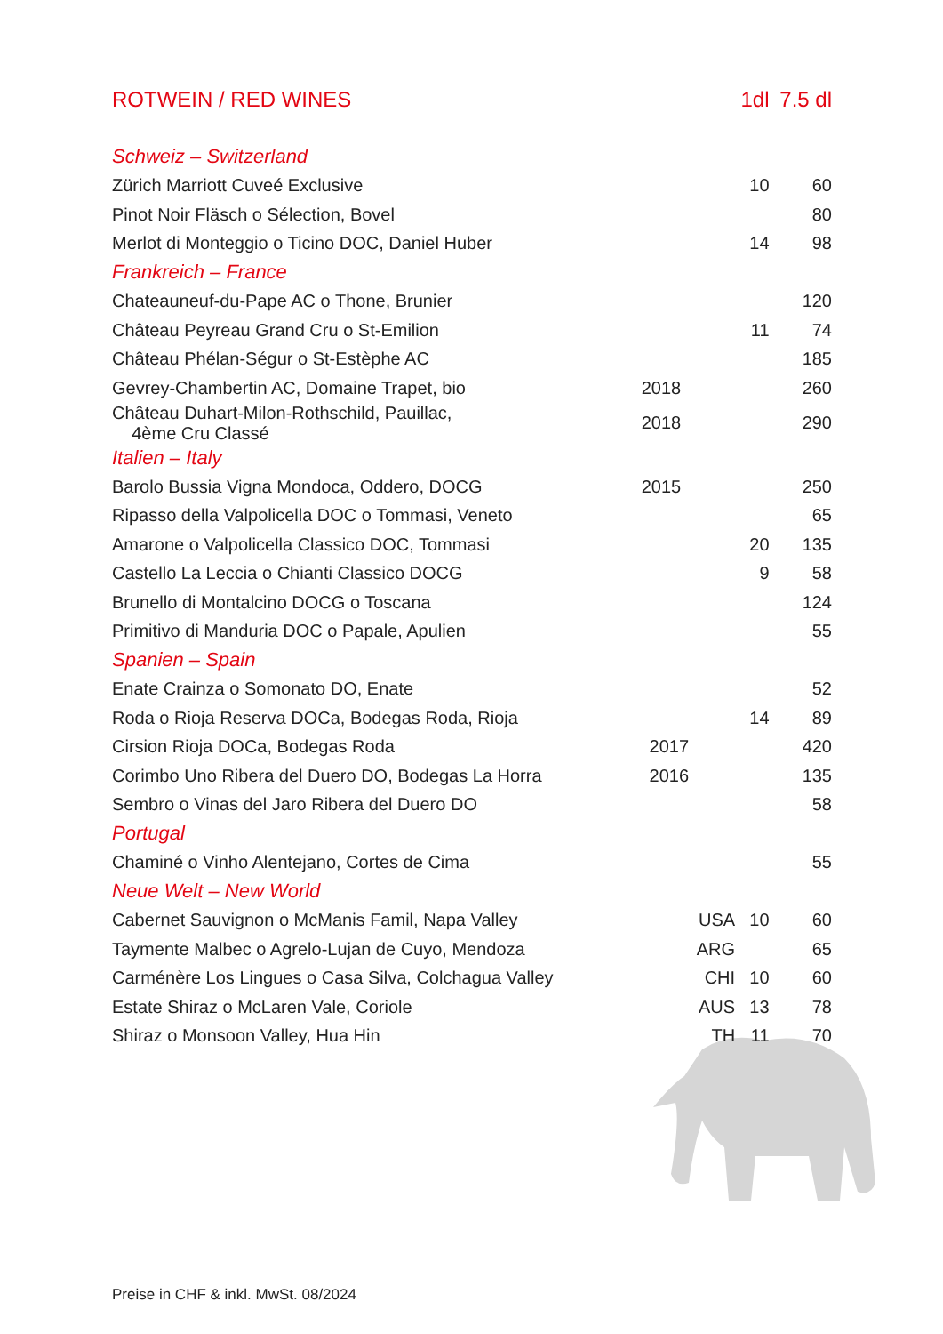| ROTWEIN / RED WINES | | | 1dl | 7.5 dl |
| --- | --- | --- | --- | --- |
| Schweiz – Switzerland | | | | |
| Zürich Marriott Cuveé Exclusive | | | 10 | 60 |
| Pinot Noir Fläsch o Sélection, Bovel | | | | 80 |
| Merlot di Monteggio o Ticino DOC, Daniel Huber | | | 14 | 98 |
| Frankreich – France | | | | |
| Chateauneuf-du-Pape AC o Thone, Brunier | | | | 120 |
| Château Peyreau Grand Cru o St-Emilion | | | 11 | 74 |
| Château Phélan-Ségur o St-Estèphe AC | | | | 185 |
| Gevrey-Chambertin AC, Domaine Trapet, bio | 2018 | | | 260 |
| Château Duhart-Milon-Rothschild, Pauillac, 4ème Cru Classé | 2018 | | | 290 |
| Italien – Italy | | | | |
| Barolo Bussia Vigna Mondoca, Oddero, DOCG | 2015 | | | 250 |
| Ripasso della Valpolicella DOC o Tommasi, Veneto | | | | 65 |
| Amarone o Valpolicella Classico DOC, Tommasi | | | 20 | 135 |
| Castello La Leccia o Chianti Classico DOCG | | | 9 | 58 |
| Brunello di Montalcino DOCG o Toscana | | | | 124 |
| Primitivo di Manduria DOC o Papale, Apulien | | | | 55 |
| Spanien – Spain | | | | |
| Enate Crainza o Somonato DO, Enate | | | | 52 |
| Roda o Rioja Reserva DOCa, Bodegas Roda, Rioja | | | 14 | 89 |
| Cirsion Rioja DOCa, Bodegas Roda | 2017 | | | 420 |
| Corimbo Uno Ribera del Duero DO, Bodegas La Horra | 2016 | | | 135 |
| Sembro o Vinas del Jaro Ribera del Duero DO | | | | 58 |
| Portugal | | | | |
| Chaminé o Vinho Alentejano, Cortes de Cima | | | | 55 |
| Neue Welt – New World | | | | |
| Cabernet Sauvignon o McManis Famil, Napa Valley | | USA | 10 | 60 |
| Taymente Malbec o Agrelo-Lujan de Cuyo, Mendoza | | ARG | | 65 |
| Carménère Los Lingues o Casa Silva, Colchagua Valley | | CHI | 10 | 60 |
| Estate Shiraz o McLaren Vale, Coriole | | AUS | 13 | 78 |
| Shiraz o Monsoon Valley, Hua Hin | | TH | 11 | 70 |
Preise in CHF & inkl. MwSt. 08/2024